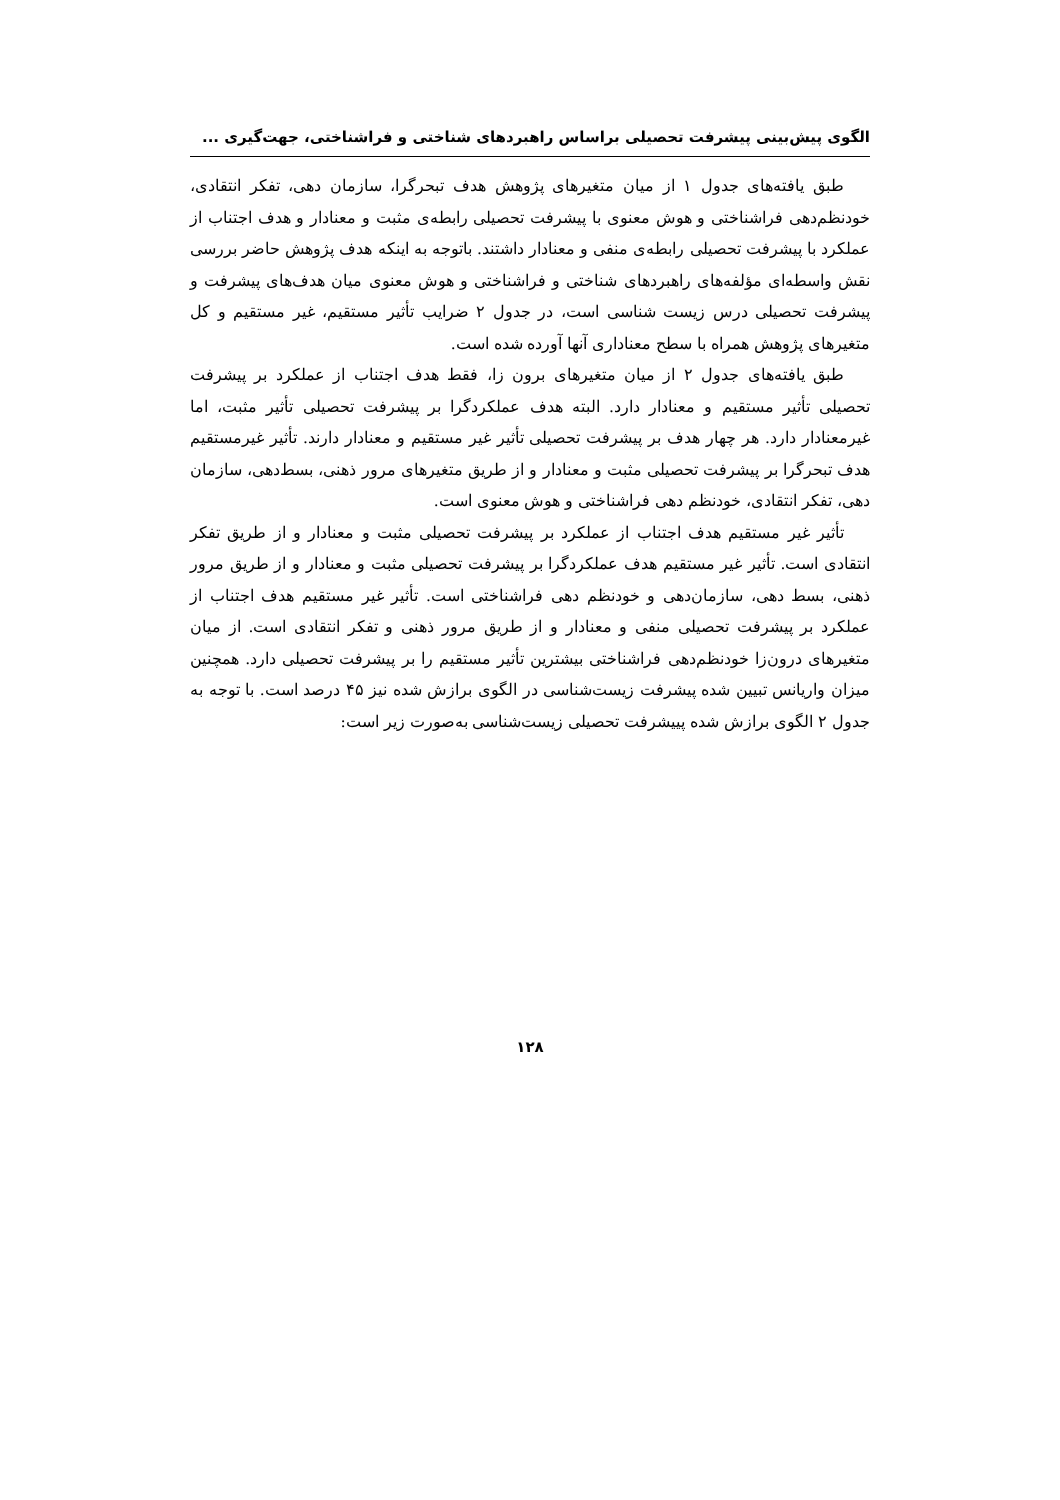الگوی پیش‌بینی پیشرفت تحصیلی براساس راهبردهای شناختی و فراشناختی، جهت‌گیری ...
طبق یافته‌های جدول ۱ از میان متغیرهای پژوهش هدف تبحرگرا، سازمان دهی، تفکر انتقادی، خودنظم‌دهی فراشناختی و هوش معنوی با پیشرفت تحصیلی رابطه‌ی مثبت و معنادار و هدف اجتناب از عملکرد با پیشرفت تحصیلی رابطه‌ی منفی و معنادار داشتند. باتوجه به اینکه هدف پژوهش حاضر بررسی نقش واسطه‌ای مؤلفه‌های راهبردهای شناختی و فراشناختی و هوش معنوی میان هدف‌های پیشرفت و پیشرفت تحصیلی درس زیست شناسی است، در جدول ۲ ضرایب تأثیر مستقیم، غیر مستقیم و کل متغیرهای پژوهش همراه با سطح معناداری آنها آورده شده است.
طبق یافته‌های جدول ۲ از میان متغیرهای برون زا، فقط هدف اجتناب از عملکرد بر پیشرفت تحصیلی تأثیر مستقیم و معنادار دارد. البته هدف عملکردگرا بر پیشرفت تحصیلی تأثیر مثبت، اما غیرمعنادار دارد. هر چهار هدف بر پیشرفت تحصیلی تأثیر غیر مستقیم و معنادار دارند. تأثیر غیرمستقیم هدف تبحرگرا بر پیشرفت تحصیلی مثبت و معنادار و از طریق متغیرهای مرور ذهنی، بسط‌دهی، سازمان دهی، تفکر انتقادی، خودنظم دهی فراشناختی و هوش معنوی است.
تأثیر غیر مستقیم هدف اجتناب از عملکرد بر پیشرفت تحصیلی مثبت و معنادار و از طریق تفکر انتقادی است. تأثیر غیر مستقیم هدف عملکردگرا بر پیشرفت تحصیلی مثبت و معنادار و از طریق مرور ذهنی، بسط دهی، سازمان‌دهی و خودنظم دهی فراشناختی است. تأثیر غیر مستقیم هدف اجتناب از عملکرد بر پیشرفت تحصیلی منفی و معنادار و از طریق مرور ذهنی و تفکر انتقادی است. از میان متغیرهای درون‌زا خودنظم‌دهی فراشناختی بیشترین تأثیر مستقیم را بر پیشرفت تحصیلی دارد. همچنین میزان واریانس تبیین شده پیشرفت زیست‌شناسی در الگوی برازش شده نیز ۴۵ درصد است. با توجه به جدول ۲ الگوی برازش شده پییشرفت تحصیلی زیست‌شناسی به‌صورت زیر است:
۱۲۸